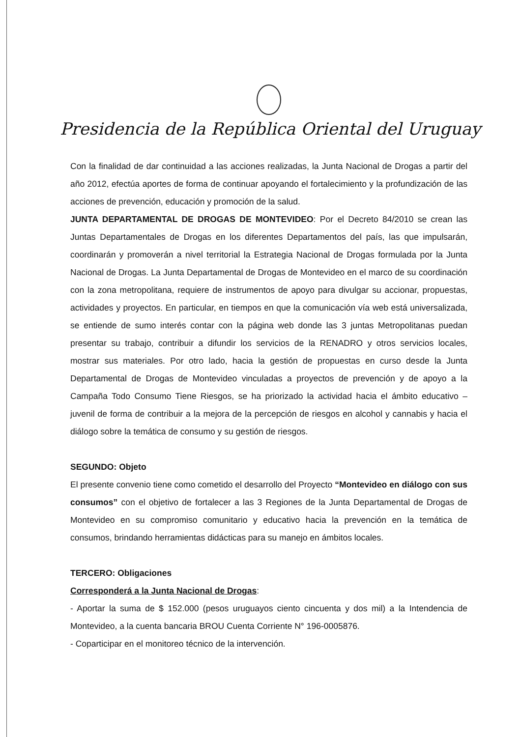Presidencia de la República Oriental del Uruguay
Con la finalidad de dar continuidad a las acciones realizadas, la Junta Nacional de Drogas a partir del año 2012, efectúa aportes de forma de continuar apoyando el fortalecimiento y la profundización de las acciones de prevención, educación y promoción de la salud.
JUNTA DEPARTAMENTAL DE DROGAS DE MONTEVIDEO: Por el Decreto 84/2010 se crean las Juntas Departamentales de Drogas en los diferentes Departamentos del país, las que impulsarán, coordinarán y promoverán a nivel territorial la Estrategia Nacional de Drogas formulada por la Junta Nacional de Drogas. La Junta Departamental de Drogas de Montevideo en el marco de su coordinación con la zona metropolitana, requiere de instrumentos de apoyo para divulgar su accionar, propuestas, actividades y proyectos. En particular, en tiempos en que la comunicación vía web está universalizada, se entiende de sumo interés contar con la página web donde las 3 juntas Metropolitanas puedan presentar su trabajo, contribuir a difundir los servicios de la RENADRO y otros servicios locales, mostrar sus materiales. Por otro lado, hacia la gestión de propuestas en curso desde la Junta Departamental de Drogas de Montevideo vinculadas a proyectos de prevención y de apoyo a la Campaña Todo Consumo Tiene Riesgos, se ha priorizado la actividad hacia el ámbito educativo – juvenil de forma de contribuir a la mejora de la percepción de riesgos en alcohol y cannabis y hacia el diálogo sobre la temática de consumo y su gestión de riesgos.
SEGUNDO: Objeto
El presente convenio tiene como cometido el desarrollo del Proyecto “Montevideo en diálogo con sus consumos” con el objetivo de fortalecer a las 3 Regiones de la Junta Departamental de Drogas de Montevideo en su compromiso comunitario y educativo hacia la prevención en la temática de consumos, brindando herramientas didácticas para su manejo en ámbitos locales.
TERCERO: Obligaciones
Corresponderá a la Junta Nacional de Drogas:
- Aportar la suma de $ 152.000 (pesos uruguayos ciento cincuenta y dos mil) a la Intendencia de Montevideo, a la cuenta bancaria BROU Cuenta Corriente N° 196-0005876.
- Coparticipar en el monitoreo técnico de la intervención.